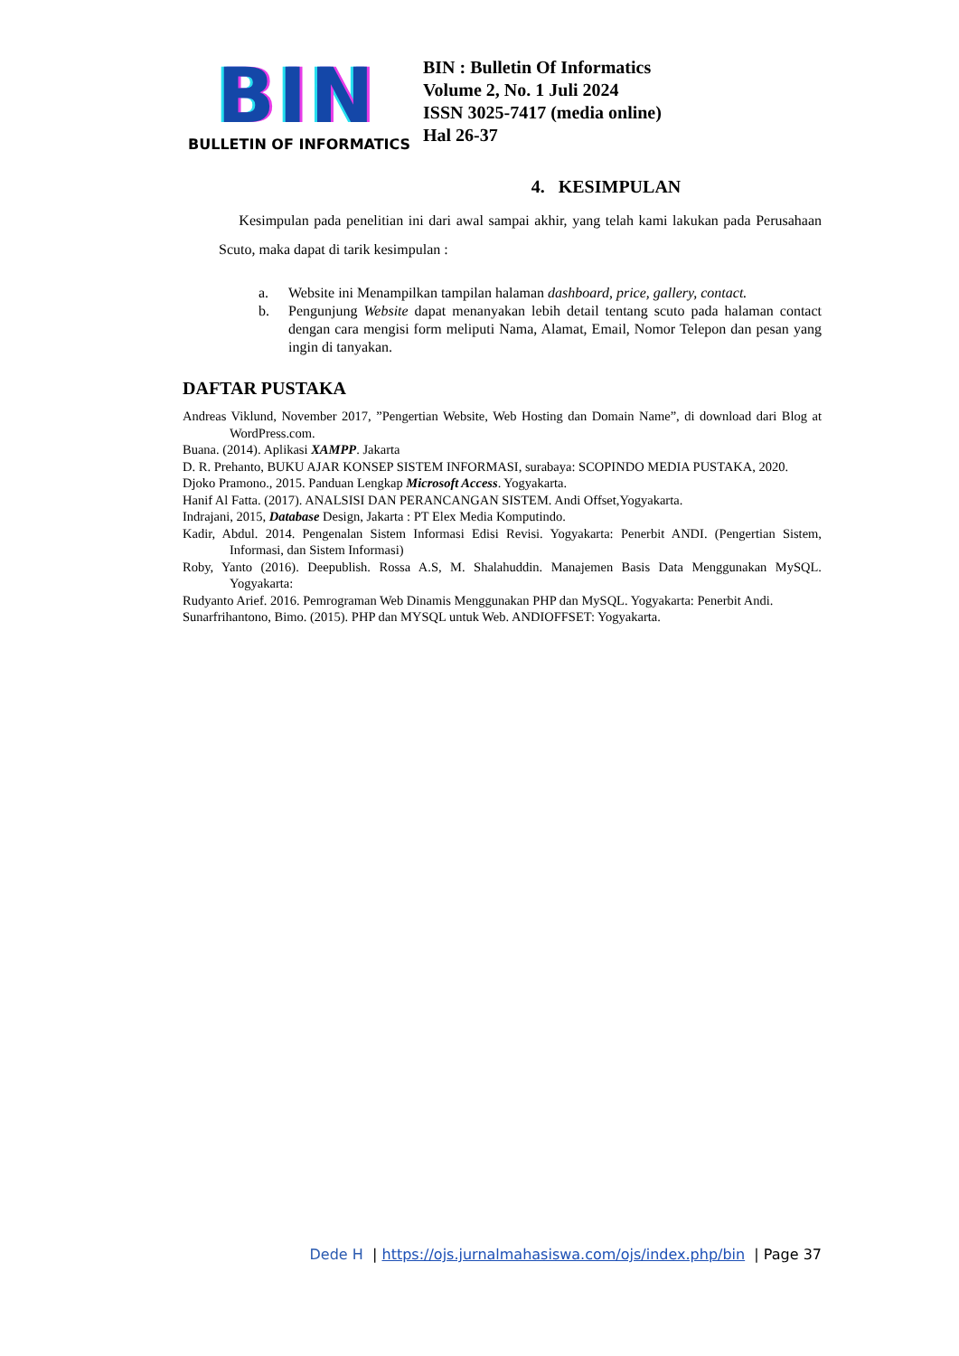BIN
BULLETIN OF INFORMATICS
BIN : Bulletin Of Informatics
Volume 2, No. 1 Juli 2024
ISSN 3025-7417 (media online)
Hal 26-37
4. KESIMPULAN
Kesimpulan pada penelitian ini dari awal sampai akhir, yang telah kami lakukan pada Perusahaan Scuto, maka dapat di tarik kesimpulan :
a. Website ini Menampilkan tampilan halaman dashboard, price, gallery, contact.
b. Pengunjung Website dapat menanyakan lebih detail tentang scuto pada halaman contact dengan cara mengisi form meliputi Nama, Alamat, Email, Nomor Telepon dan pesan yang ingin di tanyakan.
DAFTAR PUSTAKA
Andreas Viklund, November 2017, ”Pengertian Website, Web Hosting dan Domain Name”, di download dari Blog at WordPress.com.
Buana. (2014). Aplikasi XAMPP. Jakarta
D. R. Prehanto, BUKU AJAR KONSEP SISTEM INFORMASI, surabaya: SCOPINDO MEDIA PUSTAKA, 2020.
Djoko Pramono., 2015. Panduan Lengkap Microsoft Access. Yogyakarta.
Hanif Al Fatta. (2017). ANALSISI DAN PERANCANGAN SISTEM. Andi Offset,Yogyakarta.
Indrajani, 2015, Database Design, Jakarta : PT Elex Media Komputindo.
Kadir, Abdul. 2014. Pengenalan Sistem Informasi Edisi Revisi. Yogyakarta: Penerbit ANDI. (Pengertian Sistem, Informasi, dan Sistem Informasi)
Roby, Yanto (2016). Deepublish. Rossa A.S, M. Shalahuddin. Manajemen Basis Data Menggunakan MySQL. Yogyakarta:
Rudyanto Arief. 2016. Pemrograman Web Dinamis Menggunakan PHP dan MySQL. Yogyakarta: Penerbit Andi.
Sunarfrihantono, Bimo. (2015). PHP dan MYSQL untuk Web. ANDIOFFSET: Yogyakarta.
Dede H | https://ojs.jurnalmahasiswa.com/ojs/index.php/bin | Page 37